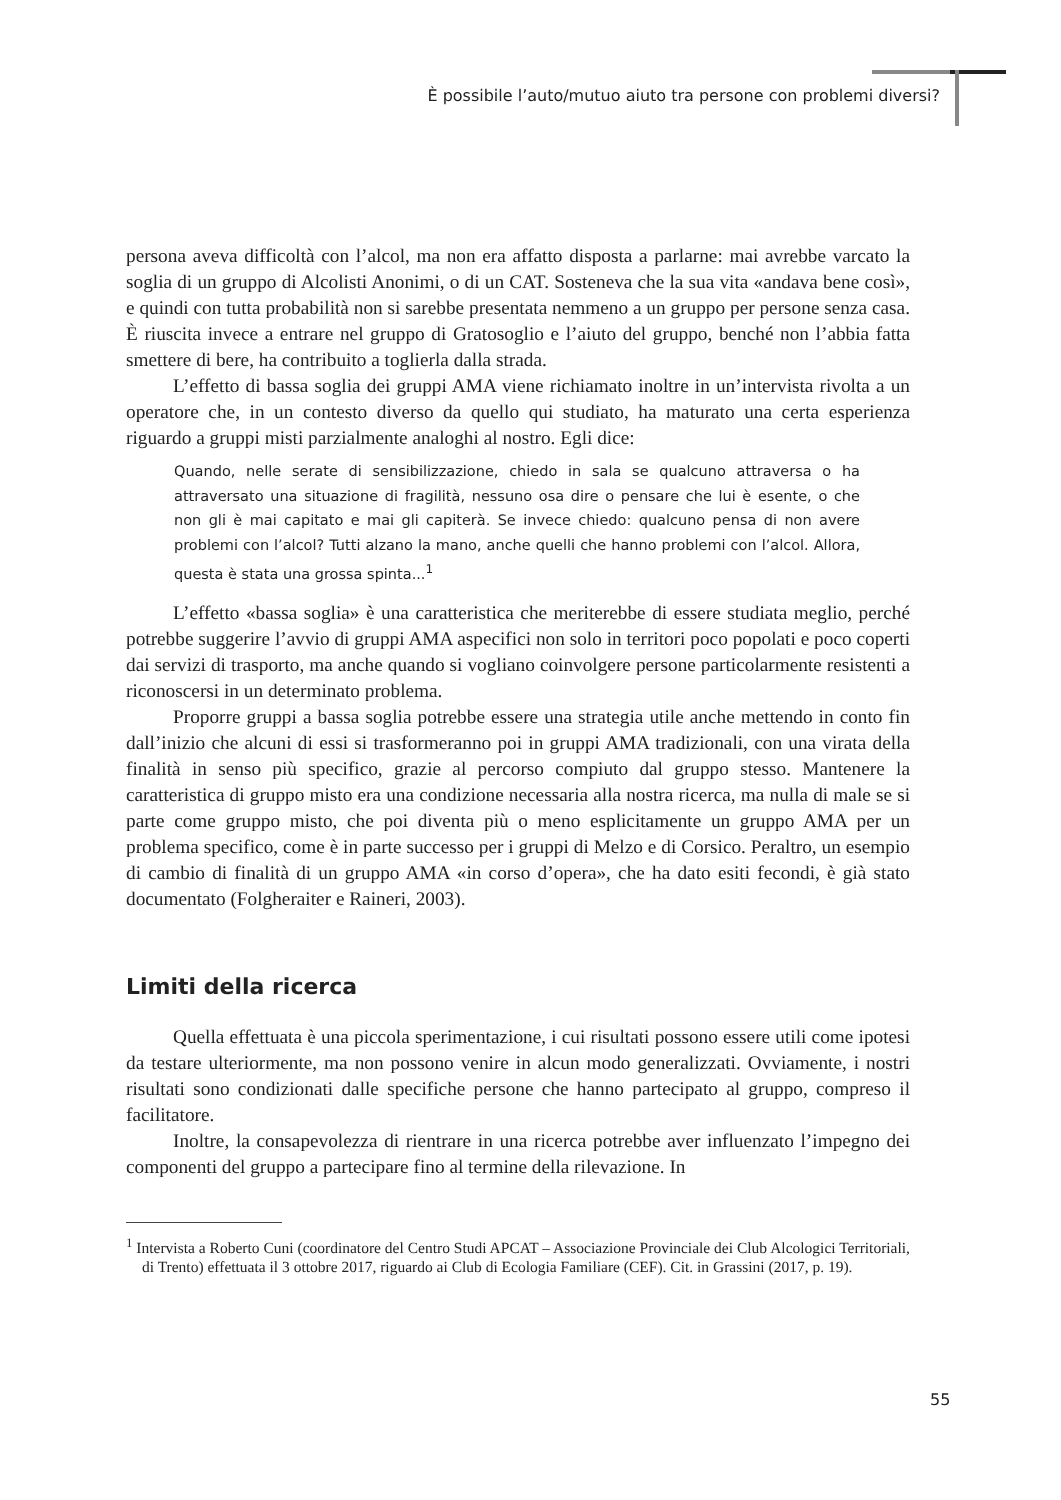È possibile l’auto/mutuo aiuto tra persone con problemi diversi?
persona aveva difficoltà con l’alcol, ma non era affatto disposta a parlarne: mai avrebbe varcato la soglia di un gruppo di Alcolisti Anonimi, o di un CAT. Sosteneva che la sua vita «andava bene così», e quindi con tutta probabilità non si sarebbe presentata nemmeno a un gruppo per persone senza casa. È riuscita invece a entrare nel gruppo di Gratosoglio e l’aiuto del gruppo, benché non l’abbia fatta smettere di bere, ha contribuito a toglierla dalla strada.
L’effetto di bassa soglia dei gruppi AMA viene richiamato inoltre in un’intervista rivolta a un operatore che, in un contesto diverso da quello qui studiato, ha maturato una certa esperienza riguardo a gruppi misti parzialmente analoghi al nostro. Egli dice:
Quando, nelle serate di sensibilizzazione, chiedo in sala se qualcuno attraversa o ha attraversato una situazione di fragilità, nessuno osa dire o pensare che lui è esente, o che non gli è mai capitato e mai gli capiterà. Se invece chiedo: qualcuno pensa di non avere problemi con l’alcol? Tutti alzano la mano, anche quelli che hanno problemi con l’alcol. Allora, questa è stata una grossa spinta...<sup>1</sup>
L’effetto «bassa soglia» è una caratteristica che meriterebbe di essere studiata meglio, perché potrebbe suggerire l’avvio di gruppi AMA aspecifici non solo in territori poco popolati e poco coperti dai servizi di trasporto, ma anche quando si vogliano coinvolgere persone particolarmente resistenti a riconoscersi in un determinato problema.
Proporre gruppi a bassa soglia potrebbe essere una strategia utile anche mettendo in conto fin dall’inizio che alcuni di essi si trasformeranno poi in gruppi AMA tradizionali, con una virata della finalità in senso più specifico, grazie al percorso compiuto dal gruppo stesso. Mantenere la caratteristica di gruppo misto era una condizione necessaria alla nostra ricerca, ma nulla di male se si parte come gruppo misto, che poi diventa più o meno esplicitamente un gruppo AMA per un problema specifico, come è in parte successo per i gruppi di Melzo e di Corsico. Peraltro, un esempio di cambio di finalità di un gruppo AMA «in corso d’opera», che ha dato esiti fecondi, è già stato documentato (Folgheraiter e Raineri, 2003).
Limiti della ricerca
Quella effettuata è una piccola sperimentazione, i cui risultati possono essere utili come ipotesi da testare ulteriormente, ma non possono venire in alcun modo generalizzati. Ovviamente, i nostri risultati sono condizionati dalle specifiche persone che hanno partecipato al gruppo, compreso il facilitatore.
Inoltre, la consapevolezza di rientrare in una ricerca potrebbe aver influenzato l’impegno dei componenti del gruppo a partecipare fino al termine della rilevazione. In
<sup>1</sup> Intervista a Roberto Cuni (coordinatore del Centro Studi APCAT – Associazione Provinciale dei Club Alcologici Territoriali, di Trento) effettuata il 3 ottobre 2017, riguardo ai Club di Ecologia Familiare (CEF). Cit. in Grassini (2017, p. 19).
55